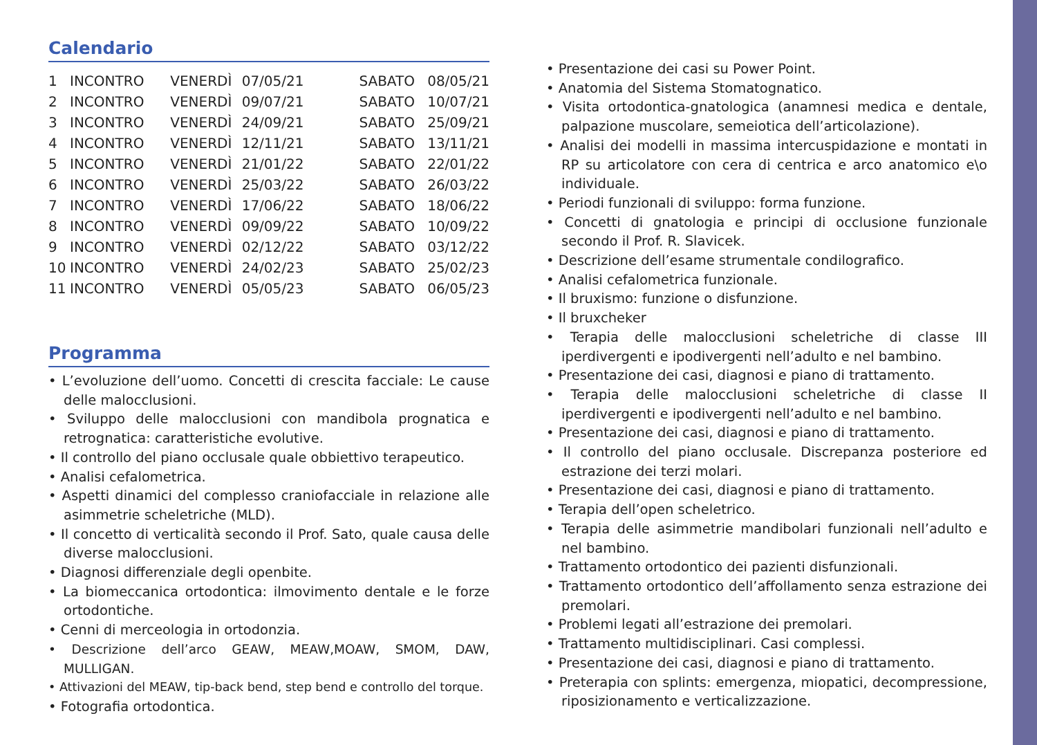Calendario
| 1 | INCONTRO | VENERDÌ | 07/05/21 | SABATO | 08/05/21 |
| 2 | INCONTRO | VENERDÌ | 09/07/21 | SABATO | 10/07/21 |
| 3 | INCONTRO | VENERDÌ | 24/09/21 | SABATO | 25/09/21 |
| 4 | INCONTRO | VENERDÌ | 12/11/21 | SABATO | 13/11/21 |
| 5 | INCONTRO | VENERDÌ | 21/01/22 | SABATO | 22/01/22 |
| 6 | INCONTRO | VENERDÌ | 25/03/22 | SABATO | 26/03/22 |
| 7 | INCONTRO | VENERDÌ | 17/06/22 | SABATO | 18/06/22 |
| 8 | INCONTRO | VENERDÌ | 09/09/22 | SABATO | 10/09/22 |
| 9 | INCONTRO | VENERDÌ | 02/12/22 | SABATO | 03/12/22 |
| 10 | INCONTRO | VENERDÌ | 24/02/23 | SABATO | 25/02/23 |
| 11 | INCONTRO | VENERDÌ | 05/05/23 | SABATO | 06/05/23 |
Programma
• L’evoluzione dell’uomo. Concetti di crescita facciale: Le cause delle malocclusioni.
• Sviluppo delle malocclusioni con mandibola prognatica e retrognatica: caratteristiche evolutive.
• Il controllo del piano occlusale quale obbiettivo terapeutico.
• Analisi cefalometrica.
• Aspetti dinamici del complesso craniofacciale in relazione alle asimmetrie scheletriche (MLD).
• Il concetto di verticalità secondo il Prof. Sato, quale causa delle diverse malocclusioni.
• Diagnosi differenziale degli openbite.
• La biomeccanica ortodontica: ilmovimento dentale e le forze ortodontiche.
• Cenni di merceologia in ortodonzia.
• Descrizione dell’arco GEAW, MEAW,MOAW, SMOM, DAW, MULLIGAN.
• Attivazioni del MEAW, tip-back bend, step bend e controllo del torque.
• Fotografia ortodontica.
• Presentazione dei casi su Power Point.
• Anatomia del Sistema Stomatognatico.
• Visita ortodontica-gnatologica (anamnesi medica e dentale, palpazione muscolare, semeiotica dell’articolazione).
• Analisi dei modelli in massima intercuspidazione e montati in RP su articolatore con cera di centrica e arco anatomico e\o individuale.
• Periodi funzionali di sviluppo: forma funzione.
• Concetti di gnatologia e principi di occlusione funzionale secondo il Prof. R. Slavicek.
• Descrizione dell’esame strumentale condilografico.
• Analisi cefalometrica funzionale.
• Il bruxismo: funzione o disfunzione.
• Il bruxcheker
• Terapia delle malocclusioni scheletriche di classe III iperdivergenti e ipodivergenti nell’adulto e nel bambino.
• Presentazione dei casi, diagnosi e piano di trattamento.
• Terapia delle malocclusioni scheletriche di classe II iperdivergenti e ipodivergenti nell’adulto e nel bambino.
• Presentazione dei casi, diagnosi e piano di trattamento.
• Il controllo del piano occlusale. Discrepanza posteriore ed estrazione dei terzi molari.
• Presentazione dei casi, diagnosi e piano di trattamento.
• Terapia dell’open scheletrico.
• Terapia delle asimmetrie mandibolari funzionali nell’adulto e nel bambino.
• Trattamento ortodontico dei pazienti disfunzionali.
• Trattamento ortodontico dell’affollamento senza estrazione dei premolari.
• Problemi legati all’estrazione dei premolari.
• Trattamento multidisciplinari. Casi complessi.
• Presentazione dei casi, diagnosi e piano di trattamento.
• Preterapia con splints: emergenza, miopatici, decompressione, riposizionamento e verticalizzazione.